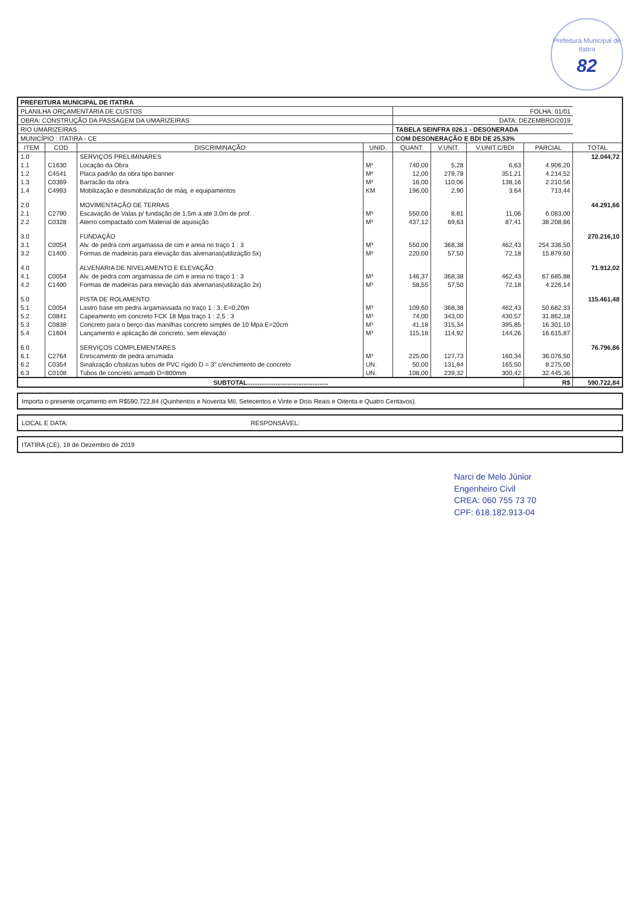Prefeitura Municipal de Itatira
82
| PREFEITURA MUNICIPAL DE ITATIRA | | | | | | | | |
| PLANILHA ORÇAMENTÁRIA DE CUSTOS | | | | FOLHA: 01/01 | | | | |
| OBRA: CONSTRUÇÃO DA PASSAGEM DA UMARIZEIRAS | | | | DATA: DEZEMBRO/2019 | | | | |
| RIO UMARIZEIRAS | | | | TABELA SEINFRA 026.1 - DESONERADA | | | | |
| MUNICÍPIO : ITATIRA - CE | | | | COM DESONERAÇÃO E BDI DE 25,53% | | | | |
| ITEM | COD | DISCRIMINAÇÃO | UNID. | QUANT. | V.UNIT. | V.UNIT.C/BDI | PARCIAL | TOTAL |
| 1.0 | | SERVIÇOS PRELIMINARES | | | | | | 12.044,72 |
| 1.1 | C1630 | Locação da Obra | M² | 740,00 | 5,28 | 6,63 | 4.906,20 | |
| 1.2 | C4541 | Placa padrão da obra tipo banner | M² | 12,00 | 279,78 | 351,21 | 4.214,52 | |
| 1.3 | C0369 | Barracão da obra | M² | 16,00 | 110,06 | 138,16 | 2.210,56 | |
| 1.4 | C4993 | Mobilização e desmobilização de máq. e equipamentos | KM | 196,00 | 2,90 | 3,64 | 713,44 | |
| 2.0 | | MOVIMENTAÇÃO DE TERRAS | | | | | | 44.291,66 |
| 2.1 | C2790 | Escavação de Valas p/ fundação de 1,5m a até 3,0m de prof. | M³ | 550,00 | 8,81 | 11,06 | 6.083,00 | |
| 2.2 | C0328 | Aterro compactado com Material de aquisição | M³ | 437,12 | 69,63 | 87,41 | 38.208,66 | |
| 3.0 | | FUNDAÇÃO | | | | | | 270.216,10 |
| 3.1 | C0054 | Alv. de pedra com argamassa de cim e areia no traço 1 : 3 | M³ | 550,00 | 368,38 | 462,43 | 254.336,50 | |
| 3.2 | C1400 | Formas de madeiras para elevação das alvenarias(utilização 5x) | M² | 220,00 | 57,50 | 72,18 | 15.879,60 | |
| 4.0 | | ALVENARIA DE NIVELAMENTO E ELEVAÇÃO | | | | | | 71.912,02 |
| 4.1 | C0054 | Alv. de pedra com argamassa de cim e areia no traço 1 : 3 | M³ | 146,37 | 368,38 | 462,43 | 67.685,88 | |
| 4.2 | C1400 | Formas de madeiras para elevação das alvenarias(utilização 2x) | M³ | 58,55 | 57,50 | 72,18 | 4.226,14 | |
| 5.0 | | PISTA DE ROLAMENTO | | | | | | 115.461,48 |
| 5.1 | C0054 | Lastro base em pedra argamassada no traço 1 : 3, E=0,20m | M³ | 109,60 | 368,38 | 462,43 | 50.682,33 | |
| 5.2 | C0841 | Capeamento em concreto FCK 18 Mpa traço 1 : 2,5 : 3 | M³ | 74,00 | 343,00 | 430,57 | 31.862,18 | |
| 5.3 | C0838 | Concreto para o berço das manilhas concreto simples de 10 Mpa E=20cm | M³ | 41,18 | 315,34 | 395,85 | 16.301,10 | |
| 5.4 | C1604 | Lançamento e aplicação de concreto, sem elevação | M³ | 115,18 | 114,92 | 144,26 | 16.615,87 | |
| 6.0 | | SERVIÇOS COMPLEMENTARES | | | | | | 76.796,86 |
| 6.1 | C2764 | Enrocamento de pedra arrumada | M³ | 225,00 | 127,73 | 160,34 | 36.076,50 | |
| 6.2 | C0354 | Sinalização c/balizas tubos de PVC rígido D = 3" c/enchimento de concreto | UN. | 50,00 | 131,84 | 165,50 | 8.275,00 | |
| 6.3 | C0108 | Tubos de concreto armado D=800mm | UN. | 108,00 | 239,32 | 300,42 | 32.445,36 | |
| SUBTOTAL.............................................. | | | | | | | R$ | 590.722,84 |
Importa o presente orçamento em R$590.722,84 (Quinhentos e Noventa Mil, Setecentos e Vinte e Dois Reais e Oitenta e Quatro Centavos).
LOCAL E DATA: RESPONSÁVEL:
ITATIRA (CE), 19 de Dezembro de 2019
Narci de Melo Júnior
Engenheiro Civil
CREA: 060 755 73 70
CPF: 618.182.913-04